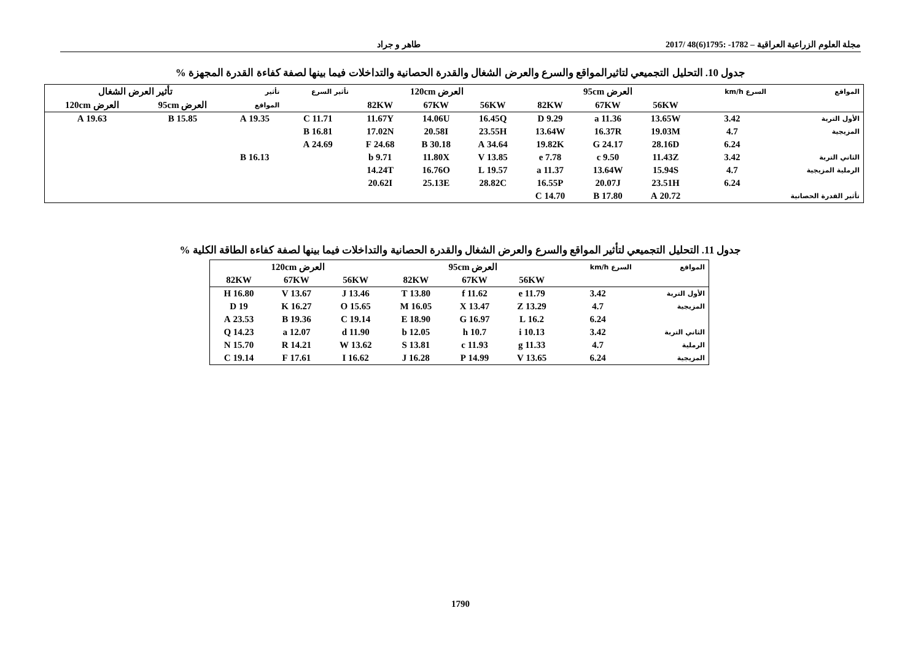مجلة العلوم الزراعية العراقية – 1782- :1795(6)48 /2017
طاهر و جراد
جدول 10. التحليل التجميعي لتاثيرالمواقع والسرع والعرض الشغال والقدرة الحصانية والتداخلات فيما بينها لصفة كفاءة القدرة المجهزة %
| المواقع | السرع km/h | العرض 95cm | | | العرض 120cm | | | تأثير السرع | تأثير | تأثير العرض الشغال | |
| --- | --- | --- | --- | --- | --- | --- | --- | --- | --- | --- | --- |
| | | 56KW | 67KW | 82KW | 56KW | 67KW | 82KW | | المواقع | العرض 95cm | العرض 120cm |
| الأول التربة | 3.42 | 13.65W | 11.36 a | 9.29 D | 16.45Q | 14.06U | 11.67Y | 11.71 C | 19.35 A | 15.85 B | 19.63 A |
| المزيجية | 4.7 | 19.03M | 16.37R | 13.64W | 23.55H | 20.58I | 17.02N | 16.81 B | | | |
| | 6.24 | 28.16D | 24.17 G | 19.82K | 34.64 A | 30.18 B | 24.68 F | 24.69 A | | | |
| الثاني التربة | 3.42 | 11.43Z | 9.50 c | 7.78 e | 13.85 V | 11.80X | 9.71 b | | 16.13 B | | |
| الرملية المزيجية | 4.7 | 15.94S | 13.64W | 11.37 a | 19.57 L | 16.76O | 14.24T | | | | |
| | 6.24 | 23.51H | 20.07J | 16.55P | 28.82C | 25.13E | 20.62I | | | | |
| تأثير القدرة الحصانية | | 20.72 A | 17.80 B | 14.70 C | | | | | | | |
جدول 11. التحليل التجميعي لتأثير المواقع والسرع والعرض الشغال والقدرة الحصانية والتداخلات فيما بينها لصفة كفاءة الطاقة الكلية %
| المواقع | السرع km/h | العرض 95cm | | | العرض 120cm | | |
| --- | --- | --- | --- | --- | --- | --- | --- |
| | | 56KW | 67KW | 82KW | 56KW | 67KW | 82KW |
| الأول التربة | 3.42 | 11.79 e | 11.62 f | 13.80 T | 13.46 J | 13.67 V | 16.80 H |
| المزيجية | 4.7 | 13.29 Z | 13.47 X | 16.05 M | 15.65 O | 16.27 K | 19 D |
| | 6.24 | 16.2 L | 16.97 G | 18.90 E | 19.14 C | 19.36 B | 23.53 A |
| الثاني التربة | 3.42 | 10.13 i | 10.7 h | 12.05 b | 11.90 d | 12.07 a | 14.23 Q |
| الرملية | 4.7 | 11.33 g | 11.93 c | 13.81 S | 13.62 W | 14.21 R | 15.70 N |
| المزيجية | 6.24 | 13.65 V | 14.99 P | 16.28 J | 16.62 I | 17.61 F | 19.14 C |
1790